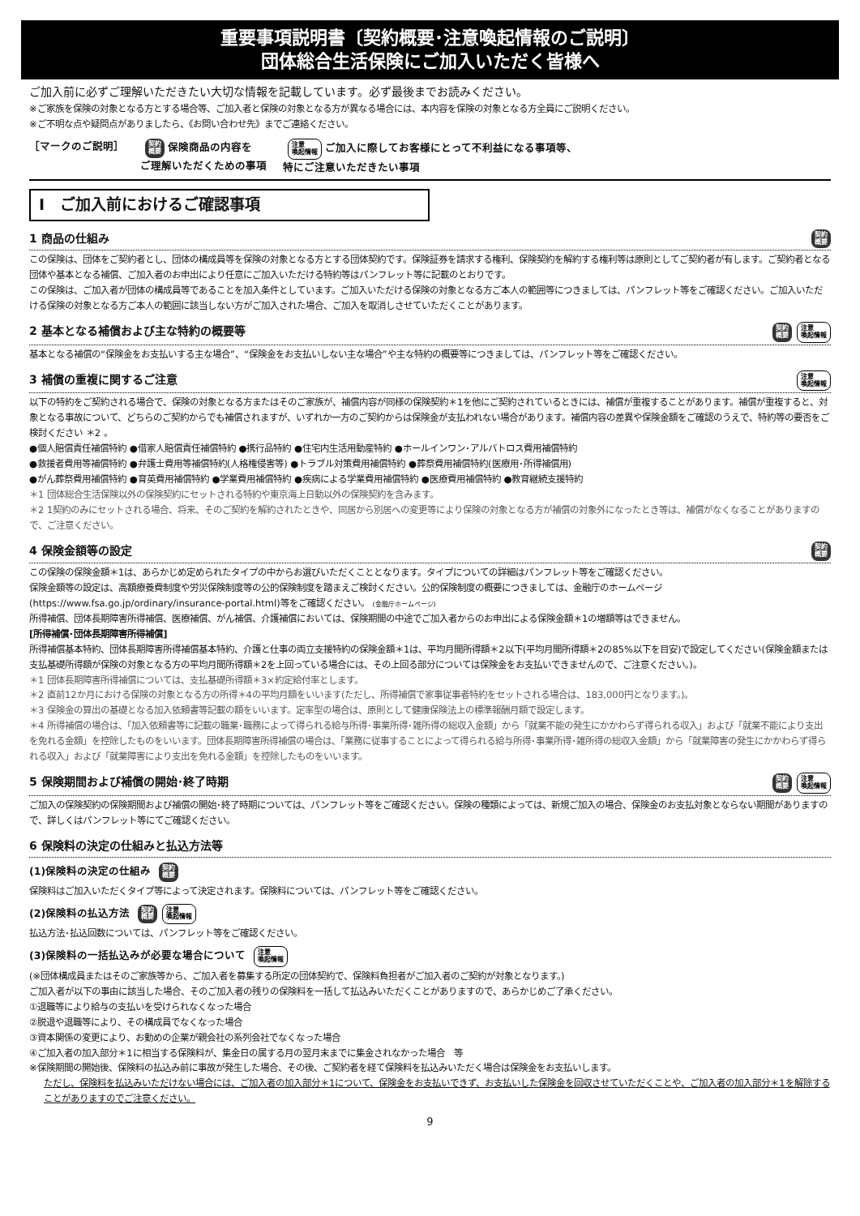重要事項説明書〔契約概要･注意喚起情報のご説明〕
団体総合生活保険にご加入いただく皆様へ
ご加入前に必ずご理解いただきたい大切な情報を記載しています。必ず最後までお読みください。
※ご家族を保険の対象となる方とする場合等、ご加入者と保険の対象となる方が異なる場合には、本内容を保険の対象となる方全員にご説明ください。
※ご不明な点や疑問点がありましたら、《お問い合わせ先》までご連絡ください。
［マークのご説明］ 契約
概要 保険商品の内容を
ご理解いただくための事項 注意
喚起情報 ご加入に際してお客様にとって不利益になる事項等、
特にご注意いただきたい事項
Ⅰ　ご加入前におけるご確認事項
1 商品の仕組み 契約
概要
この保険は、団体をご契約者とし、団体の構成員等を保険の対象となる方とする団体契約です。保険証券を請求する権利、保険契約を解約する権利等は原則としてご契約者が有します。ご契約者となる団体や基本となる補償、ご加入者のお申出により任意にご加入いただける特約等はパンフレット等に記載のとおりです。
この保険は、ご加入者が団体の構成員等であることを加入条件としています。ご加入いただける保険の対象となる方ご本人の範囲等につきましては、パンフレット等をご確認ください。ご加入いただける保険の対象となる方ご本人の範囲に該当しない方がご加入された場合、ご加入を取消しさせていただくことがあります。
2 基本となる補償および主な特約の概要等 契約
概要 注意
喚起情報
基本となる補償の“保険金をお支払いする主な場合”、“保険金をお支払いしない主な場合”や主な特約の概要等につきましては、パンフレット等をご確認ください。
3 補償の重複に関するご注意 注意
喚起情報
以下の特約をご契約される場合で、保険の対象となる方またはそのご家族が、補償内容が同様の保険契約＊1を他にご契約されているときには、補償が重複することがあります。補償が重複すると、対象となる事故について、どちらのご契約からでも補償されますが、いずれか一方のご契約からは保険金が支払われない場合があります。補償内容の差異や保険金額をご確認のうえで、特約等の要否をご検討ください ＊2 。
●個人賠償責任補償特約 ●借家人賠償責任補償特約 ●携行品特約 ●住宅内生活用動産特約 ●ホールインワン･アルバトロス費用補償特約
●救援者費用等補償特約 ●弁護士費用等補償特約(人格権侵害等) ●トラブル対策費用補償特約 ●葬祭費用補償特約(医療用･所得補償用)
●がん葬祭費用補償特約 ●育英費用補償特約 ●学業費用補償特約 ●疾病による学業費用補償特約 ●医療費用補償特約 ●教育継続支援特約
＊1 団体総合生活保険以外の保険契約にセットされる特約や東京海上日動以外の保険契約を含みます。
＊2 1契約のみにセットされる場合、将来、そのご契約を解約されたときや、同居から別居への変更等により保険の対象となる方が補償の対象外になったとき等は、補償がなくなることがありますので、ご注意ください。
4 保険金額等の設定 契約
概要
この保険の保険金額＊1は、あらかじめ定められたタイプの中からお選びいただくこととなります。タイプについての詳細はパンフレット等をご確認ください。
保険金額等の設定は、高額療養費制度や労災保険制度等の公的保険制度を踏まえご検討ください。公的保険制度の概要につきましては、金融庁のホームページ(https://www.fsa.go.jp/ordinary/insurance-portal.html)等をご確認ください。 (金融庁ホームページ)
所得補償、団体長期障害所得補償、医療補償、がん補償、介護補償においては、保険期間の中途でご加入者からのお申出による保険金額＊1の増額等はできません。
[所得補償･団体長期障害所得補償]
所得補償基本特約、団体長期障害所得補償基本特約、介護と仕事の両立支援特約の保険金額＊1は、平均月間所得額＊2以下(平均月間所得額＊2の85%以下を目安)で設定してください(保険金額または支払基礎所得額が保険の対象となる方の平均月間所得額＊2を上回っている場合には、その上回る部分については保険金をお支払いできませんので、ご注意ください。)。
＊1 団体長期障害所得補償については、支払基礎所得額＊3×約定給付率とします。
＊2 直前12か月における保険の対象となる方の所得＊4の平均月額をいいます(ただし、所得補償で家事従事者特約をセットされる場合は、183,000円となります。)。
＊3 保険金の算出の基礎となる加入依頼書等記載の額をいいます。定率型の場合は、原則として健康保険法上の標準報酬月額で設定します。
＊4 所得補償の場合は、「加入依頼書等に記載の職業･職務によって得られる給与所得･事業所得･雑所得の総収入金額」から「就業不能の発生にかかわらず得られる収入」および「就業不能により支出を免れる金額」を控除したものをいいます。団体長期障害所得補償の場合は、「業務に従事することによって得られる給与所得･事業所得･雑所得の総収入金額」から「就業障害の発生にかかわらず得られる収入」および「就業障害により支出を免れる金額」を控除したものをいいます。
5 保険期間および補償の開始･終了時期 契約
概要 注意
喚起情報
ご加入の保険契約の保険期間および補償の開始･終了時期については、パンフレット等をご確認ください。保険の種類によっては、新規ご加入の場合、保険金のお支払対象とならない期間がありますので、詳しくはパンフレット等にてご確認ください。
6 保険料の決定の仕組みと払込方法等
(1)保険料の決定の仕組み 契約
概要
保険料はご加入いただくタイプ等によって決定されます。保険料については、パンフレット等をご確認ください。
(2)保険料の払込方法 契約
概要 注意
喚起情報
払込方法･払込回数については、パンフレット等をご確認ください。
(3)保険料の一括払込みが必要な場合について 注意
喚起情報
(※団体構成員またはそのご家族等から、ご加入者を募集する所定の団体契約で、保険料負担者がご加入者のご契約が対象となります。)
ご加入者が以下の事由に該当した場合、そのご加入者の残りの保険料を一括して払込みいただくことがありますので、あらかじめご了承ください。
①退職等により給与の支払いを受けられなくなった場合
②脱退や退職等により、その構成員でなくなった場合
③資本関係の変更により、お勤めの企業が親会社の系列会社でなくなった場合
④ご加入者の加入部分＊1に相当する保険料が、集金日の属する月の翌月末までに集金されなかった場合　等
※保険期間の開始後、保険料の払込み前に事故が発生した場合、その後、ご契約者を経て保険料を払込みいただく場合は保険金をお支払いします。
ただし、保険料を払込みいただけない場合には、ご加入者の加入部分＊1について、保険金をお支払いできず、お支払いした保険金を回収させていただくことや、ご加入者の加入部分＊1を解除することがありますのでご注意ください。
9